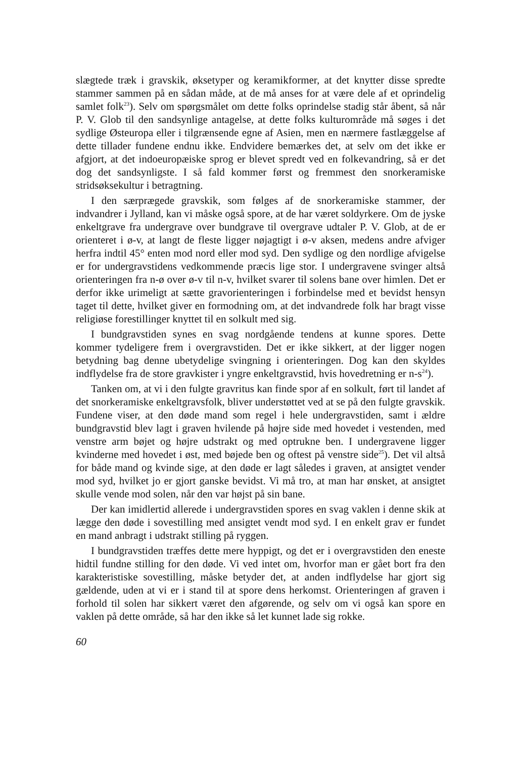slægtede træk i gravskik, øksetyper og keramikformer, at det knytter disse spredte stammer sammen på en sådan måde, at de må anses for at være dele af et oprindelig samlet folk<sup>23</sup>). Selv om spørgsmålet om dette folks oprindelse stadig står åbent, så når P. V. Glob til den sandsynlige antagelse, at dette folks kulturområde må søges i det sydlige Østeuropa eller i tilgrænsende egne af Asien, men en nærmere fastlæggelse af dette tillader fundene endnu ikke. Endvidere bemærkes det, at selv om det ikke er afgjort, at det indoeuropæiske sprog er blevet spredt ved en folkevandring, så er det dog det sandsynligste. I så fald kommer først og fremmest den snorkeramiske stridsøksekultur i betragtning.
I den særprægede gravskik, som følges af de snorkeramiske stammer, der indvandrer i Jylland, kan vi måske også spore, at de har været soldyrkere. Om de jyske enkeltgrave fra undergrave over bundgrave til overgrave udtaler P. V. Glob, at de er orienteret i ø-v, at langt de fleste ligger nøjagtigt i ø-v aksen, medens andre afviger herfra indtil 45° enten mod nord eller mod syd. Den sydlige og den nordlige afvigelse er for undergravstidens vedkommende præcis lige stor. I undergravene svinger altså orienteringen fra n-ø over ø-v til n-v, hvilket svarer til solens bane over himlen. Det er derfor ikke urimeligt at sætte gravorienteringen i forbindelse med et bevidst hensyn taget til dette, hvilket giver en formodning om, at det indvandrede folk har bragt visse religiøse forestillinger knyttet til en solkult med sig.
I bundgravstiden synes en svag nordgående tendens at kunne spores. Dette kommer tydeligere frem i overgravstiden. Det er ikke sikkert, at der ligger nogen betydning bag denne ubetydelige svingning i orienteringen. Dog kan den skyldes indflydelse fra de store gravkister i yngre enkeltgravstid, hvis hovedretning er n-s<sup>24</sup>).
Tanken om, at vi i den fulgte gravritus kan finde spor af en solkult, ført til landet af det snorkeramiske enkeltgravsfolk, bliver understøttet ved at se på den fulgte gravskik. Fundene viser, at den døde mand som regel i hele undergravstiden, samt i ældre bundgravstid blev lagt i graven hvilende på højre side med hovedet i vestenden, med venstre arm bøjet og højre udstrakt og med optrukne ben. I undergravene ligger kvinderne med hovedet i øst, med bøjede ben og oftest på venstre side<sup>25</sup>). Det vil altså for både mand og kvinde sige, at den døde er lagt således i graven, at ansigtet vender mod syd, hvilket jo er gjort ganske bevidst. Vi må tro, at man har ønsket, at ansigtet skulle vende mod solen, når den var højst på sin bane.
Der kan imidlertid allerede i undergravstiden spores en svag vaklen i denne skik at lægge den døde i sovestilling med ansigtet vendt mod syd. I en enkelt grav er fundet en mand anbragt i udstrakt stilling på ryggen.
I bundgravstiden træffes dette mere hyppigt, og det er i overgravstiden den eneste hidtil fundne stilling for den døde. Vi ved intet om, hvorfor man er gået bort fra den karakteristiske sovestilling, måske betyder det, at anden indflydelse har gjort sig gældende, uden at vi er i stand til at spore dens herkomst. Orienteringen af graven i forhold til solen har sikkert været den afgørende, og selv om vi også kan spore en vaklen på dette område, så har den ikke så let kunnet lade sig rokke.
60